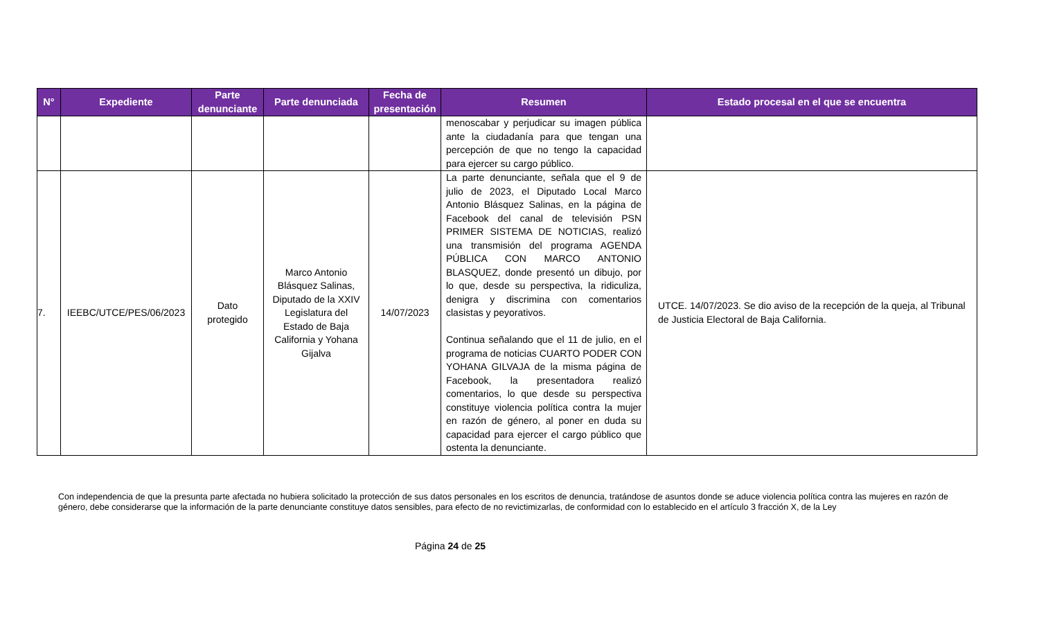| N° | Expediente | Parte denunciante | Parte denunciada | Fecha de presentación | Resumen | Estado procesal en el que se encuentra |
| --- | --- | --- | --- | --- | --- | --- |
| | | | | | menoscabar y perjudicar su imagen pública ante la ciudadanía para que tengan una percepción de que no tengo la capacidad para ejercer su cargo público. | |
| 7. | IEEBC/UTCE/PES/06/2023 | Dato protegido | Marco Antonio Blásquez Salinas, Diputado de la XXIV Legislatura del Estado de Baja California y Yohana Gijalva | 14/07/2023 | La parte denunciante, señala que el 9 de julio de 2023, el Diputado Local Marco Antonio Blásquez Salinas, en la página de Facebook del canal de televisión PSN PRIMER SISTEMA DE NOTICIAS, realizó una transmisión del programa AGENDA PÚBLICA CON MARCO ANTONIO BLASQUEZ, donde presentó un dibujo, por lo que, desde su perspectiva, la ridiculiza, denigra y discrimina con comentarios clasistas y peyorativos. Continua señalando que el 11 de julio, en el programa de noticias CUARTO PODER CON YOHANA GILVAJA de la misma página de Facebook, la presentadora realizó comentarios, lo que desde su perspectiva constituye violencia política contra la mujer en razón de género, al poner en duda su capacidad para ejercer el cargo público que ostenta la denunciante. | UTCE. 14/07/2023. Se dio aviso de la recepción de la queja, al Tribunal de Justicia Electoral de Baja California. |
Con independencia de que la presunta parte afectada no hubiera solicitado la protección de sus datos personales en los escritos de denuncia, tratándose de asuntos donde se aduce violencia política contra las mujeres en razón de género, debe considerarse que la información de la parte denunciante constituye datos sensibles, para efecto de no revictimizarlas, de conformidad con lo establecido en el artículo 3 fracción X, de la Ley
Página 24 de 25